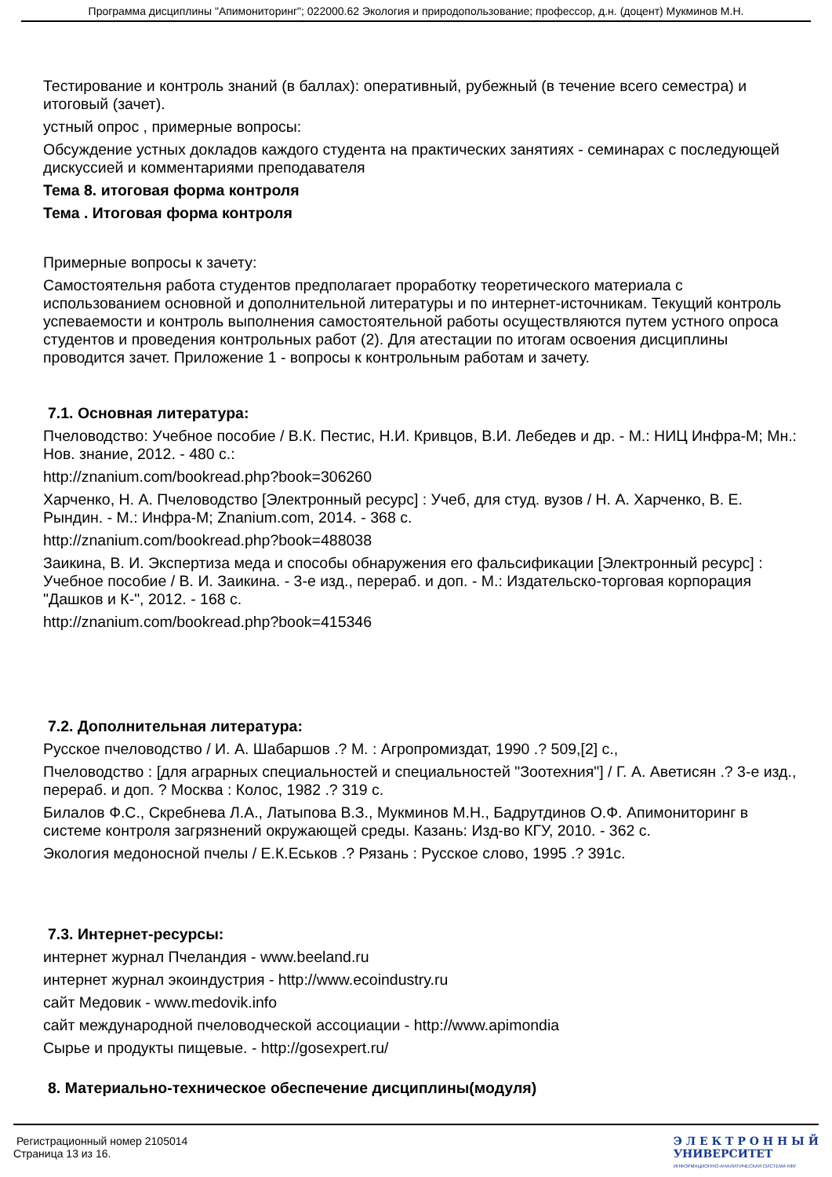Программа дисциплины "Апимониторинг"; 022000.62 Экология и природопользование; профессор, д.н. (доцент) Мукминов М.Н.
Тестирование и контроль знаний (в баллах): оперативный, рубежный (в течение всего семестра) и итоговый (зачет).
устный опрос , примерные вопросы:
Обсуждение устных докладов каждого студента на практических занятиях - семинарах с последующей дискуссией и комментариями преподавателя
Тема 8. итоговая форма контроля
Тема . Итоговая форма контроля
Примерные вопросы к зачету:
Самостоятельня работа студентов предполагает проработку теоретического материала с использованием основной и дополнительной литературы и по интернет-источникам. Текущий контроль успеваемости и контроль выполнения самостоятельной работы осуществляются путем устного опроса студентов и проведения контрольных работ (2). Для атестации по итогам освоения дисциплины проводится зачет. Приложение 1 - вопросы к контрольным работам и зачету.
7.1. Основная литература:
Пчеловодство: Учебное пособие / В.К. Пестис, Н.И. Кривцов, В.И. Лебедев и др. - М.: НИЦ Инфра-М; Мн.: Нов. знание, 2012. - 480 с.:
http://znanium.com/bookread.php?book=306260
Харченко, Н. А. Пчеловодство [Электронный ресурс] : Учеб, для студ. вузов / Н. А. Харченко, В. Е. Рындин. - М.: Инфра-М; Znanium.com, 2014. - 368 с.
http://znanium.com/bookread.php?book=488038
Заикина, В. И. Экспертиза меда и способы обнаружения его фальсификации [Электронный ресурс] : Учебное пособие / В. И. Заикина. - 3-е изд., перераб. и доп. - М.: Издательско-торговая корпорация "Дашков и К-", 2012. - 168 с.
http://znanium.com/bookread.php?book=415346
7.2. Дополнительная литература:
Русское пчеловодство / И. А. Шабаршов .? М. : Агропромиздат, 1990 .? 509,[2] с.,
Пчеловодство : [для аграрных специальностей и специальностей "Зоотехния"] / Г. А. Аветисян .? 3-е изд., перераб. и доп. ? Москва : Колос, 1982 .? 319 с.
Билалов Ф.С., Скребнева Л.А., Латыпова В.З., Мукминов М.Н., Бадрутдинов О.Ф. Апимониторинг в системе контроля загрязнений окружающей среды. Казань: Изд-во КГУ, 2010. - 362 с.
Экология медоносной пчелы / Е.К.Еськов .? Рязань : Русское слово, 1995 .? 391с.
7.3. Интернет-ресурсы:
интернет журнал Пчеландия - www.beeland.ru
интернет журнал экоиндустрия - http://www.ecoindustry.ru
сайт Медовик - www.medovik.info
сайт международной пчеловодческой ассоциации - http://www.apimondia
Сырье и продукты пищевые. - http://gosexpert.ru/
8. Материально-техническое обеспечение дисциплины(модуля)
Регистрационный номер 2105014
Страница 13 из 16.
Э Л Е К Т Р О Н Н Ы Й
УНИВЕРСИТЕТ
ИНФОРМАЦИОННО-АНАЛИТИЧЕСКАЯ СИСТЕМА КФУ